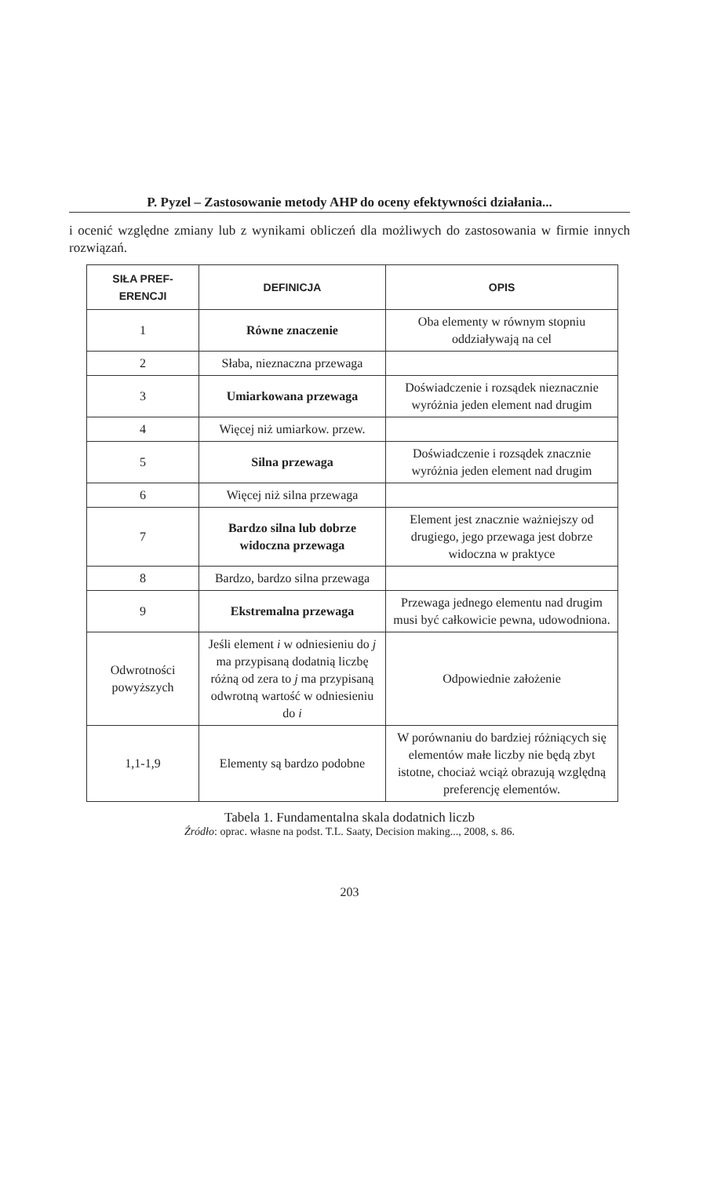P. Pyzel – Zastosowanie metody AHP do oceny efektywności działania...
i ocenić względne zmiany lub z wynikami obliczeń dla możliwych do zastosowania w firmie innych rozwiązań.
| SIŁA PREF- ERENCJI | DEFINICJA | OPIS |
| --- | --- | --- |
| 1 | Równe znaczenie | Oba elementy w równym stopniu oddziaływają na cel |
| 2 | Słaba, nieznaczna przewaga | |
| 3 | Umiarkowana przewaga | Doświadczenie i rozsądek nieznacznie wyróżnia jeden element nad drugim |
| 4 | Więcej niż umiarkow. przew. | |
| 5 | Silna przewaga | Doświadczenie i rozsądek znacznie wyróżnia jeden element nad drugim |
| 6 | Więcej niż silna przewaga | |
| 7 | Bardzo silna lub dobrze widoczna przewaga | Element jest znacznie ważniejszy od drugiego, jego przewaga jest dobrze widoczna w praktyce |
| 8 | Bardzo, bardzo silna przewaga | |
| 9 | Ekstremalna przewaga | Przewaga jednego elementu nad drugim musi być całkowicie pewna, udowodniona. |
| Odwrotności powyższych | Jeśli element i w odniesieniu do j ma przypisaną dodatnią liczbę różną od zera to j ma przypisaną odwrotną wartość w odniesieniu do i | Odpowiednie założenie |
| 1,1-1,9 | Elementy są bardzo podobne | W porównaniu do bardziej różniących się elementów małe liczby nie będą zbyt istotne, chociaż wciąż obrazują względną preferencję elementów. |
Tabela 1. Fundamentalna skala dodatnich liczb
Źródło: oprac. własne na podst. T.L. Saaty, Decision making..., 2008, s. 86.
203